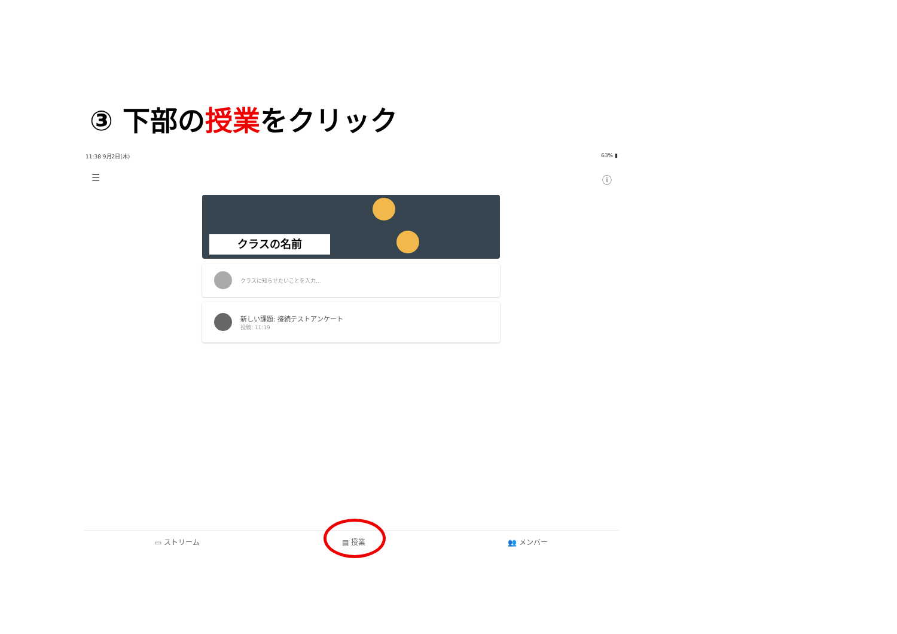③ 下部の授業をクリック
11:38 9月2日(木) 63% ▮
☰ ⓘ
クラスの名前
クラスに知らせたいことを入力...
新しい課題: 接続テストアンケート
投稿: 11:19
▭ ストリーム ▤ 授業 👥 メンバー